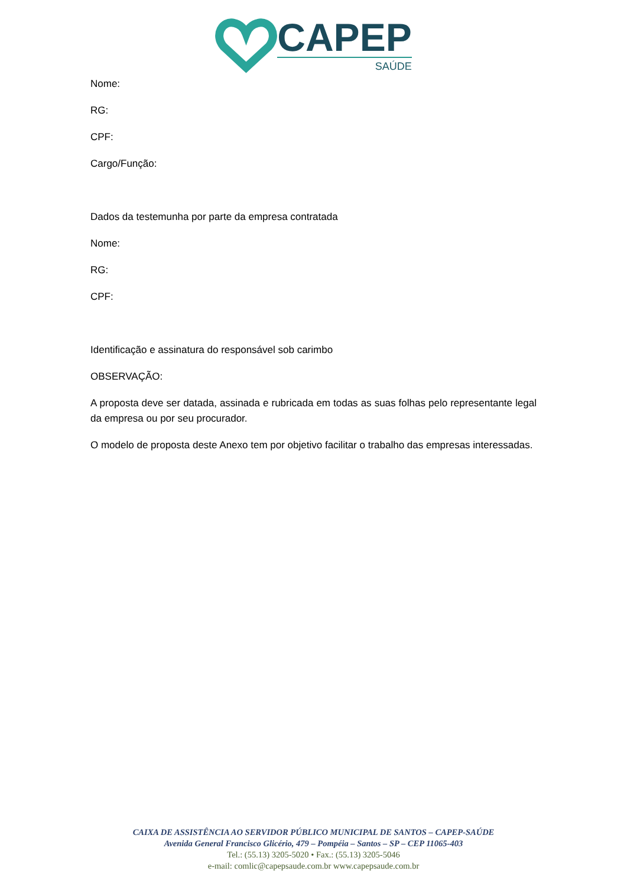CAPEP
SAÚDE
Nome:
RG:
CPF:
Cargo/Função:
Dados da testemunha por parte da empresa contratada
Nome:
RG:
CPF:
Identificação e assinatura do responsável sob carimbo
OBSERVAÇÃO:
A proposta deve ser datada, assinada e rubricada em todas as suas folhas pelo representante legal da empresa ou por seu procurador.
O modelo de proposta deste Anexo tem por objetivo facilitar o trabalho das empresas interessadas.
CAIXA DE ASSISTÊNCIA AO SERVIDOR PÚBLICO MUNICIPAL DE SANTOS – CAPEP-SAÚDE
Avenida General Francisco Glicério, 479 – Pompéia – Santos – SP – CEP 11065-403
Tel.: (55.13) 3205-5020 • Fax.: (55.13) 3205-5046
e-mail: comlic@capepsaude.com.br www.capepsaude.com.br